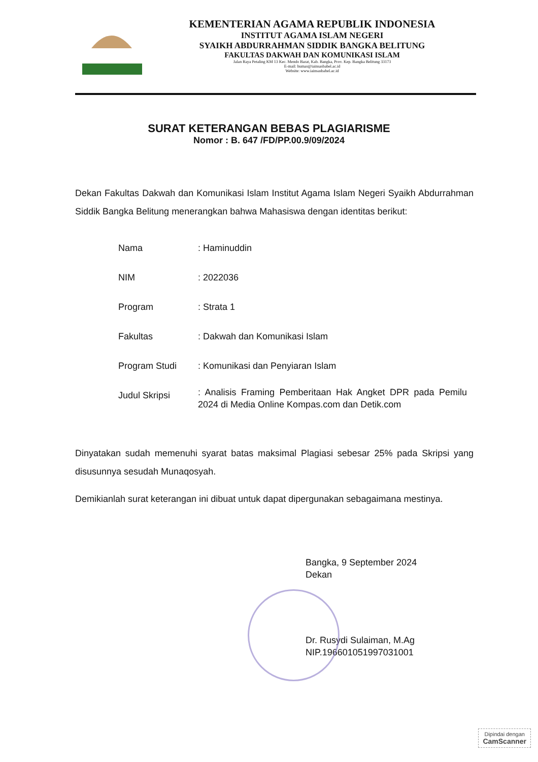KEMENTERIAN AGAMA REPUBLIK INDONESIA
INSTITUT AGAMA ISLAM NEGERI
SYAIKH ABDURRAHMAN SIDDIK BANGKA BELITUNG
FAKULTAS DAKWAH DAN KOMUNIKASI ISLAM
Jalan Raya Petaling KM 13 Kec. Mendo Barat, Kab. Bangka, Prov. Kep. Bangka Belitung 33173
E-mail: humas@iainsasbabel.ac.id
Website: www.iainsasbabel.ac.id
SURAT KETERANGAN BEBAS PLAGIARISME
Nomor : B. 647 /FD/PP.00.9/09/2024
Dekan Fakultas Dakwah dan Komunikasi Islam Institut Agama Islam Negeri Syaikh Abdurrahman Siddik Bangka Belitung menerangkan bahwa Mahasiswa dengan identitas berikut:
| Nama | : Haminuddin |
| NIM | : 2022036 |
| Program | : Strata 1 |
| Fakultas | : Dakwah dan Komunikasi Islam |
| Program Studi | : Komunikasi dan Penyiaran Islam |
| Judul Skripsi | : Analisis Framing Pemberitaan Hak Angket DPR pada Pemilu 2024 di Media Online Kompas.com dan Detik.com |
Dinyatakan sudah memenuhi syarat batas maksimal Plagiasi sebesar 25% pada Skripsi yang disusunnya sesudah Munaqosyah.
Demikianlah surat keterangan ini dibuat untuk dapat dipergunakan sebagaimana mestinya.
Bangka, 9 September 2024
Dekan
Dr. Rusydi Sulaiman, M.Ag
NIP.196601051997031001
Dipindai dengan
CamScanner